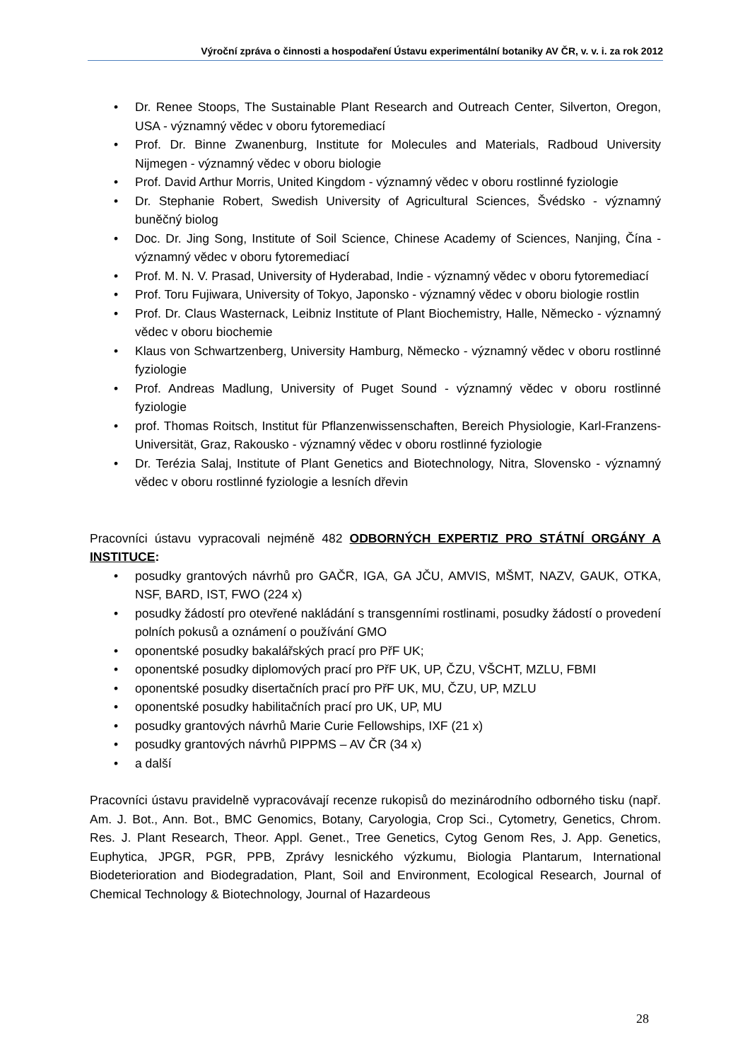Výroční zpráva o činnosti a hospodaření Ústavu experimentální botaniky AV ČR, v. v. i. za rok 2012
• Dr. Renee Stoops, The Sustainable Plant Research and Outreach Center, Silverton, Oregon, USA - významný vědec v oboru fytoremediací
• Prof. Dr. Binne Zwanenburg, Institute for Molecules and Materials, Radboud University Nijmegen - významný vědec v oboru biologie
• Prof. David Arthur Morris, United Kingdom - významný vědec v oboru rostlinné fyziologie
• Dr. Stephanie Robert, Swedish University of Agricultural Sciences, Švédsko - významný buněčný biolog
• Doc. Dr. Jing Song, Institute of Soil Science, Chinese Academy of Sciences, Nanjing, Čína - významný vědec v oboru fytoremediací
• Prof. M. N. V. Prasad, University of Hyderabad, Indie - významný vědec v oboru fytoremediací
• Prof. Toru Fujiwara, University of Tokyo, Japonsko - významný vědec v oboru biologie rostlin
• Prof. Dr. Claus Wasternack, Leibniz Institute of Plant Biochemistry, Halle, Německo - významný vědec v oboru biochemie
• Klaus von Schwartzenberg, University Hamburg, Německo - významný vědec v oboru rostlinné fyziologie
• Prof. Andreas Madlung, University of Puget Sound - významný vědec v oboru rostlinné fyziologie
• prof. Thomas Roitsch, Institut für Pflanzenwissenschaften, Bereich Physiologie, Karl-Franzens-Universität, Graz, Rakousko - významný vědec v oboru rostlinné fyziologie
• Dr. Terézia Salaj, Institute of Plant Genetics and Biotechnology, Nitra, Slovensko - významný vědec v oboru rostlinné fyziologie a lesních dřevin
Pracovníci ústavu vypracovali nejméně 482 ODBORNÝCH EXPERTIZ PRO STÁTNÍ ORGÁNY A INSTITUCE:
• posudky grantových návrhů pro GAČR, IGA, GA JČU, AMVIS, MŠMT, NAZV, GAUK, OTKA, NSF, BARD, IST, FWO (224 x)
• posudky žádostí pro otevřené nakládání s transgenními rostlinami, posudky žádostí o provedení polních pokusů a oznámení o používání GMO
• oponentské posudky bakalářských prací pro PřF UK;
• oponentské posudky diplomových prací pro PřF UK, UP, ČZU, VŠCHT, MZLU, FBMI
• oponentské posudky disertačních prací pro PřF UK, MU, ČZU, UP, MZLU
• oponentské posudky habilitačních prací pro UK, UP, MU
• posudky grantových návrhů Marie Curie Fellowships, IXF (21 x)
• posudky grantových návrhů PIPPMS – AV ČR (34 x)
• a další
Pracovníci ústavu pravidelně vypracovávají recenze rukopisů do mezinárodního odborného tisku (např. Am. J. Bot., Ann. Bot., BMC Genomics, Botany, Caryologia, Crop Sci., Cytometry, Genetics, Chrom. Res. J. Plant Research, Theor. Appl. Genet., Tree Genetics, Cytog Genom Res, J. App. Genetics, Euphytica, JPGR, PGR, PPB, Zprávy lesnického výzkumu, Biologia Plantarum, International Biodeterioration and Biodegradation, Plant, Soil and Environment, Ecological Research, Journal of Chemical Technology & Biotechnology, Journal of Hazardeous
28